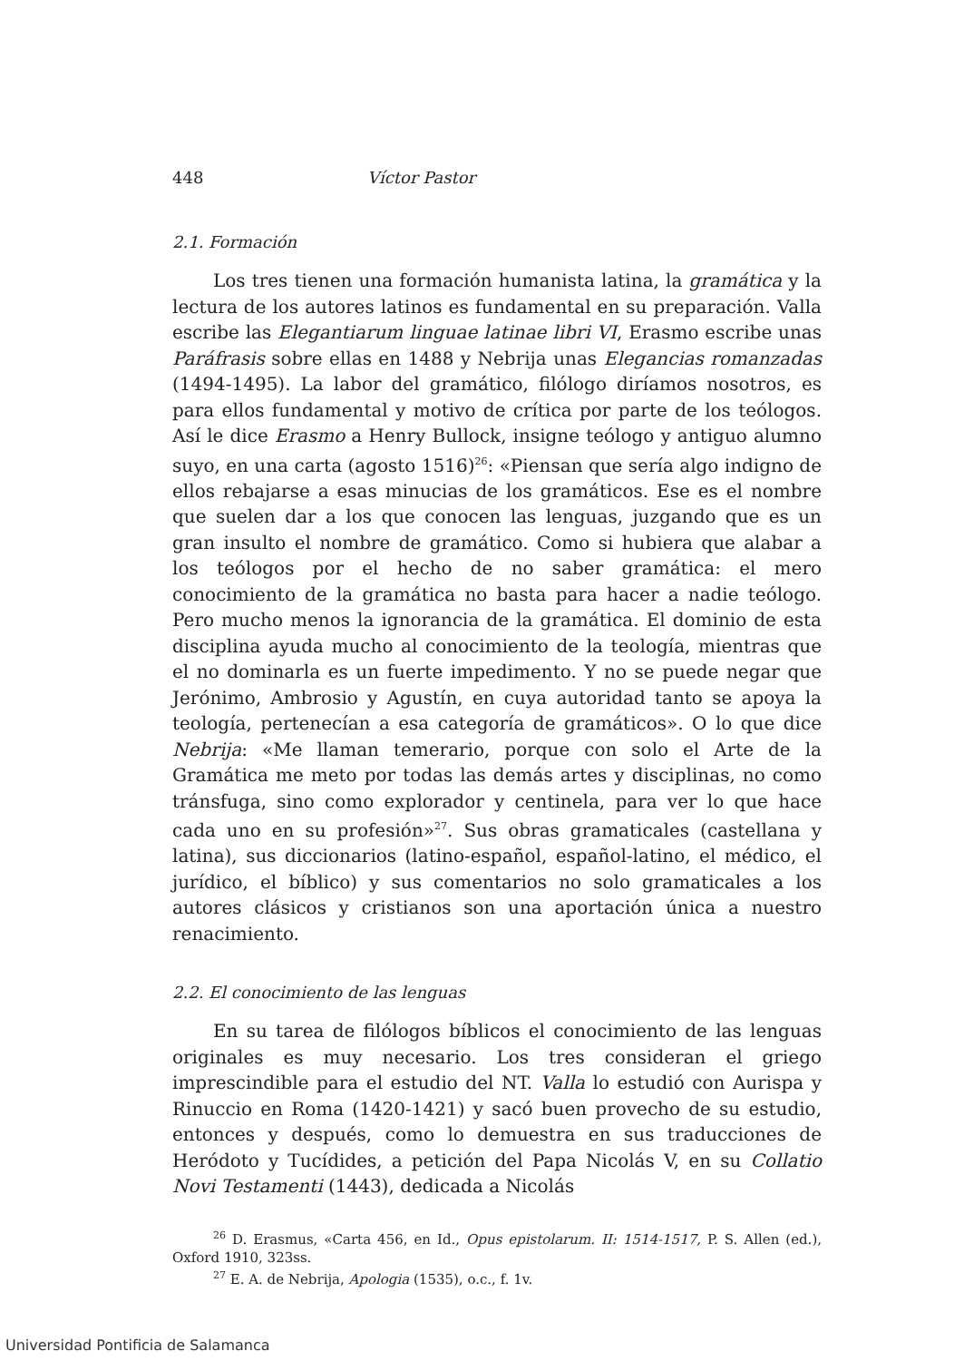448 Víctor Pastor
2.1. Formación
Los tres tienen una formación humanista latina, la gramática y la lectura de los autores latinos es fundamental en su preparación. Valla escribe las Elegantiarum linguae latinae libri VI, Erasmo escribe unas Paráfrasis sobre ellas en 1488 y Nebrija unas Elegancias romanzadas (1494-1495). La labor del gramático, filólogo diríamos nosotros, es para ellos fundamental y motivo de crítica por parte de los teólogos. Así le dice Erasmo a Henry Bullock, insigne teólogo y antiguo alumno suyo, en una carta (agosto 1516)<sup>26</sup>: «Piensan que sería algo indigno de ellos rebajarse a esas minucias de los gramáticos. Ese es el nombre que suelen dar a los que conocen las lenguas, juzgando que es un gran insulto el nombre de gramático. Como si hubiera que alabar a los teólogos por el hecho de no saber gramática: el mero conocimiento de la gramática no basta para hacer a nadie teólogo. Pero mucho menos la ignorancia de la gramática. El dominio de esta disciplina ayuda mucho al conocimiento de la teología, mientras que el no dominarla es un fuerte impedimento. Y no se puede negar que Jerónimo, Ambrosio y Agustín, en cuya autoridad tanto se apoya la teología, pertenecían a esa categoría de gramáticos». O lo que dice Nebrija: «Me llaman temerario, porque con solo el Arte de la Gramática me meto por todas las demás artes y disciplinas, no como tránsfuga, sino como explorador y centinela, para ver lo que hace cada uno en su profesión»<sup>27</sup>. Sus obras gramaticales (castellana y latina), sus diccionarios (latino-español, español-latino, el médico, el jurídico, el bíblico) y sus comentarios no solo gramaticales a los autores clásicos y cristianos son una aportación única a nuestro renacimiento.
2.2. El conocimiento de las lenguas
En su tarea de filólogos bíblicos el conocimiento de las lenguas originales es muy necesario. Los tres consideran el griego imprescindible para el estudio del NT. Valla lo estudió con Aurispa y Rinuccio en Roma (1420-1421) y sacó buen provecho de su estudio, entonces y después, como lo demuestra en sus traducciones de Heródoto y Tucídides, a petición del Papa Nicolás V, en su Collatio Novi Testamenti (1443), dedicada a Nicolás
<sup>26</sup> D. Erasmus, «Carta 456, en Id., Opus epistolarum. II: 1514-1517, P. S. Allen (ed.), Oxford 1910, 323ss.
<sup>27</sup> E. A. de Nebrija, Apologia (1535), o.c., f. 1v.
Universidad Pontificia de Salamanca